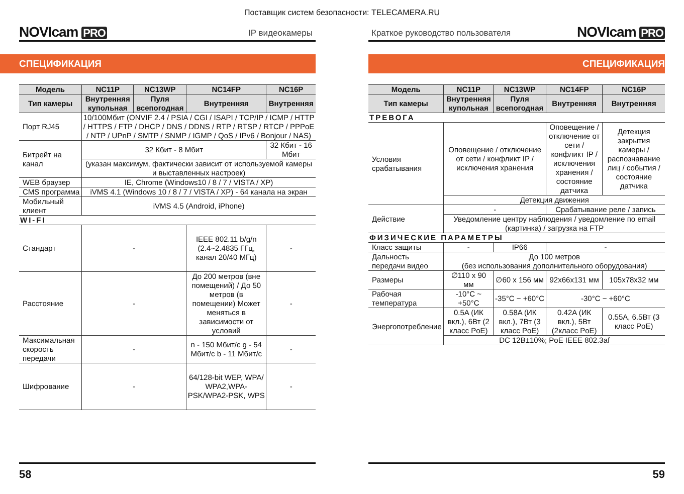Поставщик систем безопасности: TELECAMERA.RU
NOVIcam PRO
IP видеокамеры
СПЕЦИФИКАЦИЯ
| Модель | NC11P | NC13WP | NC14FP | NC16P |
| --- | --- | --- | --- | --- |
| Тип камеры | Внутренняя купольная | Пуля всепогодная | Внутренняя | Внутренняя |
| Порт RJ45 | 10/100Мбит (ONVIF 2.4 / PSIA / CGI / ISAPI / TCP/IP / ICMP / HTTP / HTTPS / FTP / DHCP / DNS / DDNS / RTP / RTSP / RTCP / PPPoE / NTP / UPnP / SMTP / SNMP / IGMP / QoS / IPv6 / Bonjour / NAS) | | | |
| Битрейт на канал | 32 Кбит - 8 Мбит | | | 32 Кбит - 16 Мбит |
| | (указан максимум, фактически зависит от используемой камеры и выставленных настроек) | | | |
| WEB браузер | IE, Chrome (Windows10 / 8 / 7 / VISTA / XP) | | | |
| CMS программа | iVMS 4.1 (Windows 10 / 8 / 7 / VISTA / XP) - 64 канала на экран | | | |
| Мобильный клиент | iVMS 4.5 (Android, iPhone) | | | |
| WI-FI | | | | |
| Стандарт | - | | IEEE 802.11 b/g/n (2.4~2.4835 ГГц, канал 20/40 МГц) | - |
| Расстояние | - | | До 200 метров (вне помещений) / До 50 метров (в помещении) Может меняться в зависимости от условий | - |
| Максимальная скорость передачи | - | | n - 150 Мбит/с g - 54 Мбит/с b - 11 Мбит/с | - |
| Шифрование | - | | 64/128-bit WEP, WPA/ WPA2,WPA-PSK/WPA2-PSK, WPS | - |
58
Краткое руководство пользователя
NOVIcam PRO
СПЕЦИФИКАЦИЯ
| Модель | NC11P | NC13WP | NC14FP | NC16P |
| --- | --- | --- | --- | --- |
| Тип камеры | Внутренняя купольная | Пуля всепогодная | Внутренняя | Внутренняя |
| ТРЕВОГА | | | | |
| Условия срабатывания | Оповещение / отключение от сети / конфликт IP / исключения хранения | | Оповещение / отключение от сети / конфликт IP / исключения хранения / состояние датчика | Детекция закрытия камеры / распознавание лиц / события / состояние датчика |
| | Детекция движения | | | |
| Действие | - | | Срабатывание реле / запись | |
| | Уведомление центру наблюдения / уведомление по email (картинка) / загрузка на FTP | | | |
| ФИЗИЧЕСКИЕ ПАРАМЕТРЫ | | | | |
| Класс защиты | - | IP66 | - | |
| Дальность передачи видео | До 100 метров (без использования дополнительного оборудования) | | | |
| Размеры | ∅110 x 90 мм | ∅60 x 156 мм | 92x66x131 мм | 105x78x32 мм |
| Рабочая температура | -10°C ~ +50°C | -35°C ~ +60°C | -30°C ~ +60°C | |
| Энергопотребление | 0.5A (ИК вкл.), 6Вт (2 класс PoE) | 0.58A (ИК вкл.), 7Вт (3 класс PoE) | 0.42A (ИК вкл.), 5Вт (2класс PoE) | 0.55A, 6.5Вт (3 класс PoE) |
| | DC 12В±10%; PoE IEEE 802.3af | | | |
59